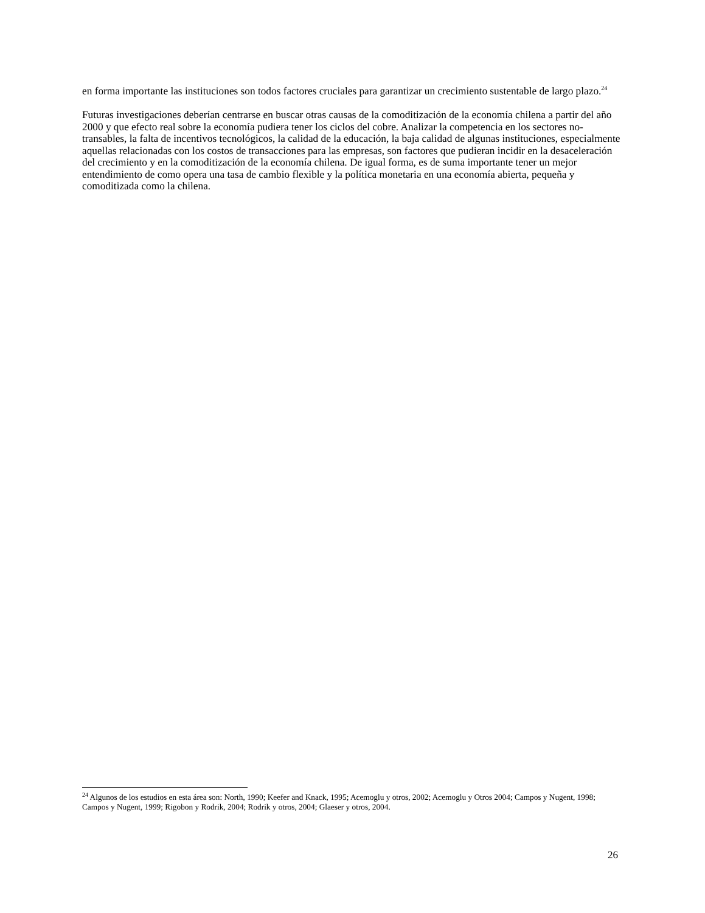en forma importante las instituciones son todos factores cruciales para garantizar un crecimiento sustentable de largo plazo.<sup>24</sup>
Futuras investigaciones deberían centrarse en buscar otras causas de la comoditización de la economía chilena a partir del año 2000 y que efecto real sobre la economía pudiera tener los ciclos del cobre. Analizar la competencia en los sectores no-transables, la falta de incentivos tecnológicos, la calidad de la educación, la baja calidad de algunas instituciones, especialmente aquellas relacionadas con los costos de transacciones para las empresas, son factores que pudieran incidir en la desaceleración del crecimiento y en la comoditización de la economía chilena. De igual forma, es de suma importante tener un mejor entendimiento de como opera una tasa de cambio flexible y la política monetaria en una economía abierta, pequeña y comoditizada como la chilena.
<sup>24</sup> Algunos de los estudios en esta área son: North, 1990; Keefer and Knack, 1995; Acemoglu y otros, 2002; Acemoglu y Otros 2004; Campos y Nugent, 1998; Campos y Nugent, 1999; Rigobon y Rodrik, 2004; Rodrik y otros, 2004; Glaeser y otros, 2004.
26